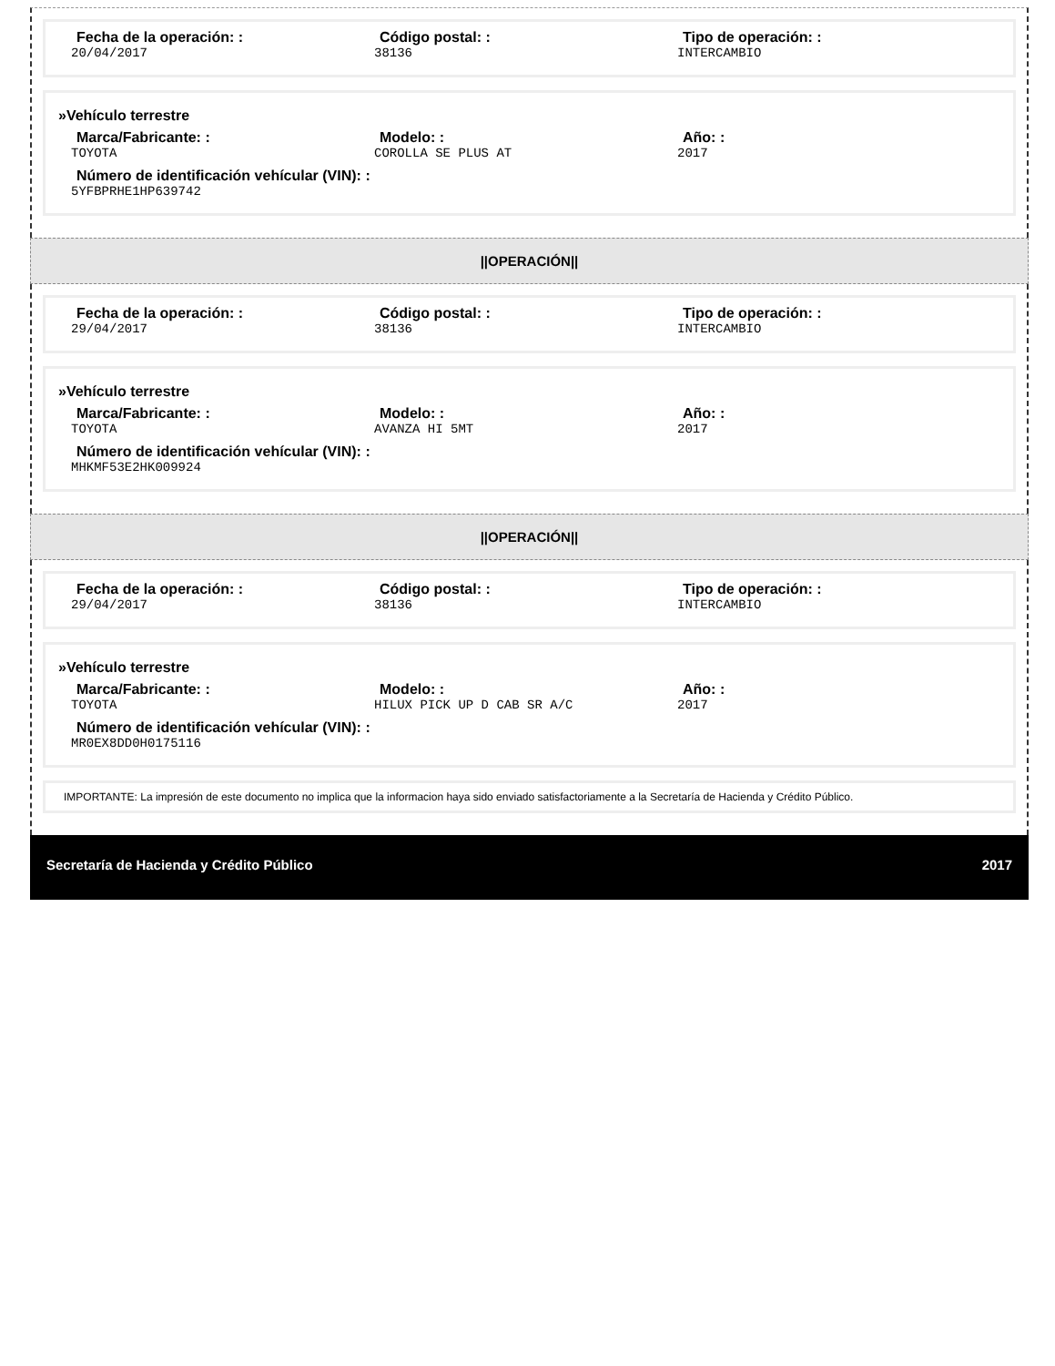Fecha de la operación: :
20/04/2017
Código postal: :
38136
Tipo de operación: :
INTERCAMBIO
»Vehículo terrestre
Marca/Fabricante: :
TOYOTA
Modelo: :
COROLLA SE PLUS AT
Año: :
2017
Número de identificación vehícular (VIN): :
5YFBPRHE1HP639742
||OPERACIÓN||
Fecha de la operación: :
29/04/2017
Código postal: :
38136
Tipo de operación: :
INTERCAMBIO
»Vehículo terrestre
Marca/Fabricante: :
TOYOTA
Modelo: :
AVANZA HI 5MT
Año: :
2017
Número de identificación vehícular (VIN): :
MHKMF53E2HK009924
||OPERACIÓN||
Fecha de la operación: :
29/04/2017
Código postal: :
38136
Tipo de operación: :
INTERCAMBIO
»Vehículo terrestre
Marca/Fabricante: :
TOYOTA
Modelo: :
HILUX PICK UP D CAB SR A/C
Año: :
2017
Número de identificación vehícular (VIN): :
MR0EX8DD0H0175116
IMPORTANTE: La impresión de este documento no implica que la informacion haya sido enviado satisfactoriamente a la Secretaría de Hacienda y Crédito Público.
Secretaría de Hacienda y Crédito Público 2017